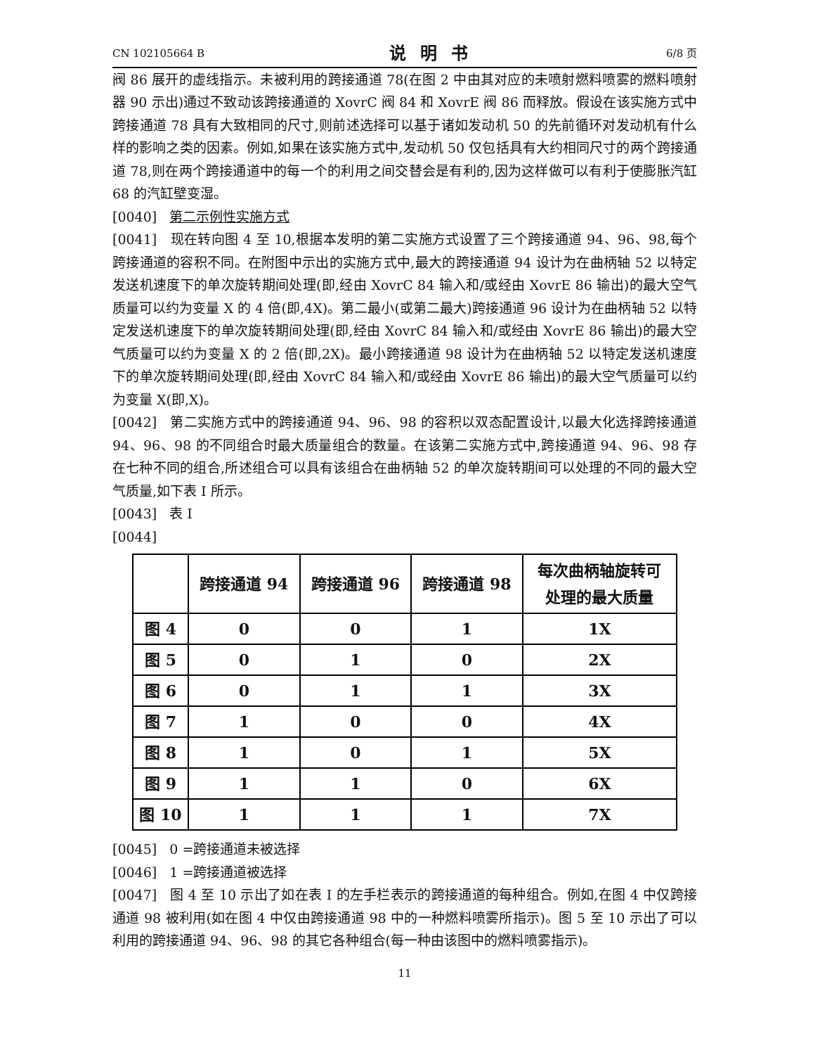CN 102105664 B 说明书 6/8 页
阀 86 展开的虚线指示。未被利用的跨接通道 78(在图 2 中由其对应的未喷射燃料喷雾的燃料喷射器 90 示出)通过不致动该跨接通道的 XovrC 阀 84 和 XovrE 阀 86 而释放。假设在该实施方式中跨接通道 78 具有大致相同的尺寸,则前述选择可以基于诸如发动机 50 的先前循环对发动机有什么样的影响之类的因素。例如,如果在该实施方式中,发动机 50 仅包括具有大约相同尺寸的两个跨接通道 78,则在两个跨接通道中的每一个的利用之间交替会是有利的,因为这样做可以有利于使膨胀汽缸 68 的汽缸壁变湿。
[0040] 第二示例性实施方式
[0041] 现在转向图 4 至 10,根据本发明的第二实施方式设置了三个跨接通道 94、96、98,每个跨接通道的容积不同。在附图中示出的实施方式中,最大的跨接通道 94 设计为在曲柄轴 52 以特定发送机速度下的单次旋转期间处理(即,经由 XovrC 84 输入和/或经由 XovrE 86 输出)的最大空气质量可以约为变量 X 的 4 倍(即,4X)。第二最小(或第二最大)跨接通道 96 设计为在曲柄轴 52 以特定发送机速度下的单次旋转期间处理(即,经由 XovrC 84 输入和/或经由 XovrE 86 输出)的最大空气质量可以约为变量 X 的 2 倍(即,2X)。最小跨接通道 98 设计为在曲柄轴 52 以特定发送机速度下的单次旋转期间处理(即,经由 XovrC 84 输入和/或经由 XovrE 86 输出)的最大空气质量可以约为变量 X(即,X)。
[0042] 第二实施方式中的跨接通道 94、96、98 的容积以双态配置设计,以最大化选择跨接通道 94、96、98 的不同组合时最大质量组合的数量。在该第二实施方式中,跨接通道 94、96、98 存在七种不同的组合,所述组合可以具有该组合在曲柄轴 52 的单次旋转期间可以处理的不同的最大空气质量,如下表 I 所示。
[0043] 表 I
[0044]
| | 跨接通道 94 | 跨接通道 96 | 跨接通道 98 | 每次曲柄轴旋转可 处理的最大质量 |
| --- | --- | --- | --- | --- |
| 图 4 | 0 | 0 | 1 | 1X |
| 图 5 | 0 | 1 | 0 | 2X |
| 图 6 | 0 | 1 | 1 | 3X |
| 图 7 | 1 | 0 | 0 | 4X |
| 图 8 | 1 | 0 | 1 | 5X |
| 图 9 | 1 | 1 | 0 | 6X |
| 图 10 | 1 | 1 | 1 | 7X |
[0045] 0 =跨接通道未被选择
[0046] 1 =跨接通道被选择
[0047] 图 4 至 10 示出了如在表 I 的左手栏表示的跨接通道的每种组合。例如,在图 4 中仅跨接通道 98 被利用(如在图 4 中仅由跨接通道 98 中的一种燃料喷雾所指示)。图 5 至 10 示出了可以利用的跨接通道 94、96、98 的其它各种组合(每一种由该图中的燃料喷雾指示)。
11